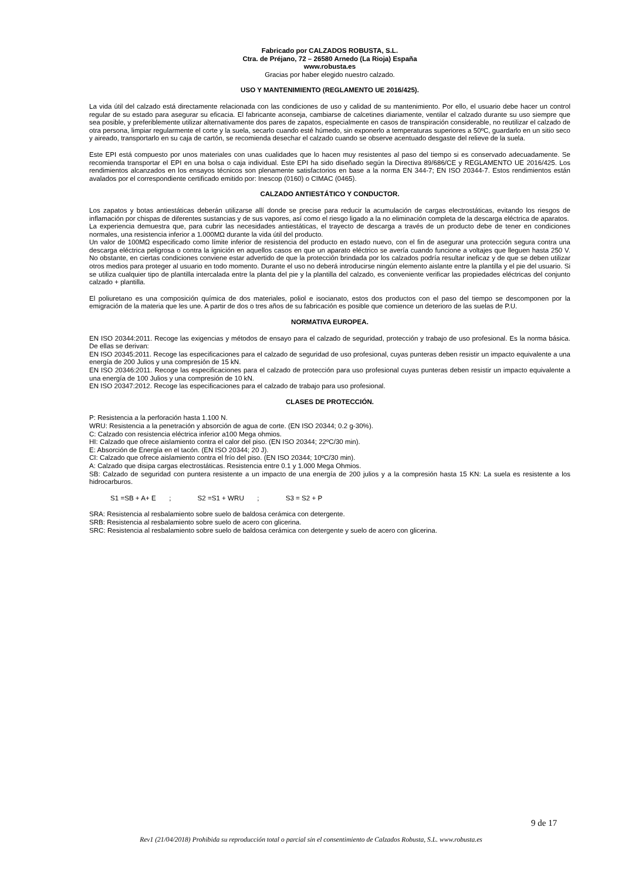Fabricado por CALZADOS ROBUSTA, S.L.
Ctra. de Préjano, 72 – 26580 Arnedo (La Rioja) España
www.robusta.es
Gracias por haber elegido nuestro calzado.
USO Y MANTENIMIENTO (REGLAMENTO UE 2016/425).
La vida útil del calzado está directamente relacionada con las condiciones de uso y calidad de su mantenimiento. Por ello, el usuario debe hacer un control regular de su estado para asegurar su eficacia. El fabricante aconseja, cambiarse de calcetines diariamente, ventilar el calzado durante su uso siempre que sea posible, y preferiblemente utilizar alternativamente dos pares de zapatos, especialmente en casos de transpiración considerable, no reutilizar el calzado de otra persona, limpiar regularmente el corte y la suela, secarlo cuando esté húmedo, sin exponerlo a temperaturas superiores a 50ºC, guardarlo en un sitio seco y aireado, transportarlo en su caja de cartón, se recomienda desechar el calzado cuando se observe acentuado desgaste del relieve de la suela.
Este EPI está compuesto por unos materiales con unas cualidades que lo hacen muy resistentes al paso del tiempo si es conservado adecuadamente. Se recomienda transportar el EPI en una bolsa o caja individual. Este EPI ha sido diseñado según la Directiva 89/686/CE y REGLAMENTO UE 2016/425. Los rendimientos alcanzados en los ensayos técnicos son plenamente satisfactorios en base a la norma EN 344-7; EN ISO 20344-7. Estos rendimientos están avalados por el correspondiente certificado emitido por: Inescop (0160) o CIMAC (0465).
CALZADO ANTIESTÁTICO Y CONDUCTOR.
Los zapatos y botas antiestáticas deberán utilizarse allí donde se precise para reducir la acumulación de cargas electrostáticas, evitando los riesgos de inflamación por chispas de diferentes sustancias y de sus vapores, así como el riesgo ligado a la no eliminación completa de la descarga eléctrica de aparatos.
La experiencia demuestra que, para cubrir las necesidades antiestáticas, el trayecto de descarga a través de un producto debe de tener en condiciones normales, una resistencia inferior a 1.000MΩ durante la vida útil del producto.
Un valor de 100MΩ especificado como límite inferior de resistencia del producto en estado nuevo, con el fin de asegurar una protección segura contra una descarga eléctrica peligrosa o contra la ignición en aquellos casos en que un aparato eléctrico se avería cuando funcione a voltajes que lleguen hasta 250 V. No obstante, en ciertas condiciones conviene estar advertido de que la protección brindada por los calzados podría resultar ineficaz y de que se deben utilizar otros medios para proteger al usuario en todo momento. Durante el uso no deberá introducirse ningún elemento aislante entre la plantilla y el pie del usuario. Si se utiliza cualquier tipo de plantilla intercalada entre la planta del pie y la plantilla del calzado, es conveniente verificar las propiedades eléctricas del conjunto calzado + plantilla.
El poliuretano es una composición química de dos materiales, poliol e isocianato, estos dos productos con el paso del tiempo se descomponen por la emigración de la materia que les une. A partir de dos o tres años de su fabricación es posible que comience un deterioro de las suelas de P.U.
NORMATIVA EUROPEA.
EN ISO 20344:2011. Recoge las exigencias y métodos de ensayo para el calzado de seguridad, protección y trabajo de uso profesional. Es la norma básica. De ellas se derivan:
EN ISO 20345:2011. Recoge las especificaciones para el calzado de seguridad de uso profesional, cuyas punteras deben resistir un impacto equivalente a una energía de 200 Julios y una compresión de 15 kN.
EN ISO 20346:2011. Recoge las especificaciones para el calzado de protección para uso profesional cuyas punteras deben resistir un impacto equivalente a una energía de 100 Julios y una compresión de 10 kN.
EN ISO 20347:2012. Recoge las especificaciones para el calzado de trabajo para uso profesional.
CLASES DE PROTECCIÓN.
P: Resistencia a la perforación hasta 1.100 N.
WRU: Resistencia a la penetración y absorción de agua de corte. (EN ISO 20344; 0.2 g-30%).
C: Calzado con resistencia eléctrica inferior a100 Mega ohmios.
HI: Calzado que ofrece aislamiento contra el calor del piso. (EN ISO 20344; 22ºC/30 min).
E: Absorción de Energía en el tacón. (EN ISO 20344; 20 J).
CI: Calzado que ofrece aislamiento contra el frío del piso. (EN ISO 20344; 10ºC/30 min).
A: Calzado que disipa cargas electrostáticas. Resistencia entre 0.1 y 1.000 Mega Ohmios.
SB: Calzado de seguridad con puntera resistente a un impacto de una energía de 200 julios y a la compresión hasta 15 KN: La suela es resistente a los hidrocarburos.
S1 =SB + A+ E ; S2 =S1 + WRU ; S3 = S2 + P
SRA: Resistencia al resbalamiento sobre suelo de baldosa cerámica con detergente.
SRB: Resistencia al resbalamiento sobre suelo de acero con glicerina.
SRC: Resistencia al resbalamiento sobre suelo de baldosa cerámica con detergente y suelo de acero con glicerina.
9 de 17
Rev1 (21/04/2018) Prohibida su reproducción total o parcial sin el consentimiento de Calzados Robusta, S.L. www.robusta.es